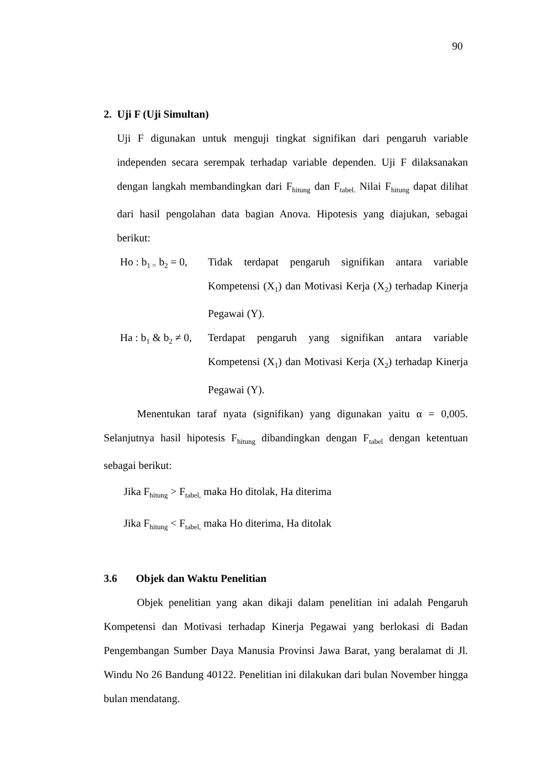90
2. Uji F (Uji Simultan)
Uji F digunakan untuk menguji tingkat signifikan dari pengaruh variable independen secara serempak terhadap variable dependen. Uji F dilaksanakan dengan langkah membandingkan dari F<sub>hitung</sub> dan F<sub>tabel.</sub> Nilai F<sub>hitung</sub> dapat dilihat dari hasil pengolahan data bagian Anova. Hipotesis yang diajukan, sebagai berikut:
Ho : b<sub>1 =</sub> b<sub>2</sub> = 0,
Tidak terdapat pengaruh signifikan antara variable Kompetensi (X<sub>1</sub>) dan Motivasi Kerja (X<sub>2</sub>) terhadap Kinerja Pegawai (Y).
Ha : b<sub>1</sub> & b<sub>2</sub> ≠ 0,
Terdapat pengaruh yang signifikan antara variable Kompetensi (X<sub>1</sub>) dan Motivasi Kerja (X<sub>2</sub>) terhadap Kinerja Pegawai (Y).
Menentukan taraf nyata (signifikan) yang digunakan yaitu α = 0,005. Selanjutnya hasil hipotesis F<sub>hitung</sub> dibandingkan dengan F<sub>tabel</sub> dengan ketentuan sebagai berikut:
Jika F<sub>hitung</sub> > F<sub>tabel,</sub> maka Ho ditolak, Ha diterima
Jika F<sub>hitung</sub> < F<sub>tabel,</sub> maka Ho diterima, Ha ditolak
3.6 Objek dan Waktu Penelitian
Objek penelitian yang akan dikaji dalam penelitian ini adalah Pengaruh Kompetensi dan Motivasi terhadap Kinerja Pegawai yang berlokasi di Badan Pengembangan Sumber Daya Manusia Provinsi Jawa Barat, yang beralamat di Jl. Windu No 26 Bandung 40122. Penelitian ini dilakukan dari bulan November hingga bulan mendatang.